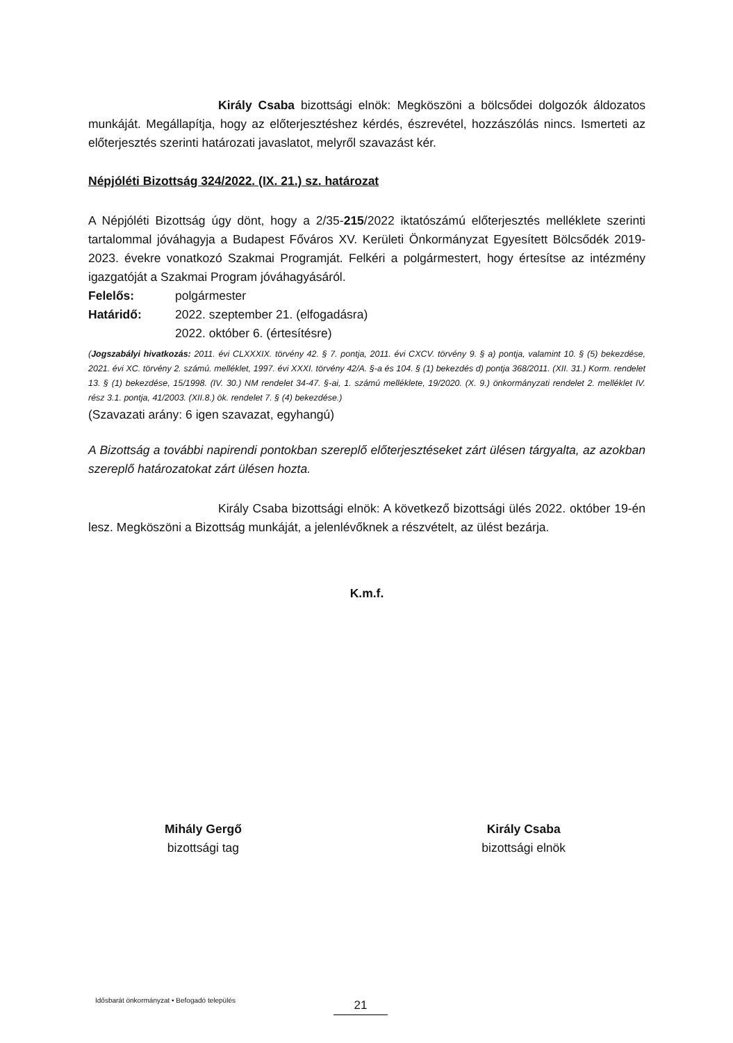Király Csaba bizottsági elnök: Megköszöni a bölcsődei dolgozók áldozatos munkáját. Megállapítja, hogy az előterjesztéshez kérdés, észrevétel, hozzászólás nincs. Ismerteti az előterjesztés szerinti határozati javaslatot, melyről szavazást kér.
Népjóléti Bizottság 324/2022. (IX. 21.) sz. határozat
A Népjóléti Bizottság úgy dönt, hogy a 2/35-215/2022 iktatószámú előterjesztés melléklete szerinti tartalommal jóváhagyja a Budapest Főváros XV. Kerületi Önkormányzat Egyesített Bölcsődék 2019-2023. évekre vonatkozó Szakmai Programját. Felkéri a polgármestert, hogy értesítse az intézmény igazgatóját a Szakmai Program jóváhagyásáról.
Felelős: polgármester
Határidő: 2022. szeptember 21. (elfogadásra)
2022. október 6. (értesítésre)
(Jogszabályi hivatkozás: 2011. évi CLXXXIX. törvény 42. § 7. pontja, 2011. évi CXCV. törvény 9. § a) pontja, valamint 10. § (5) bekezdése, 2021. évi XC. törvény 2. számú. melléklet, 1997. évi XXXI. törvény 42/A. §-a és 104. § (1) bekezdés d) pontja 368/2011. (XII. 31.) Korm. rendelet 13. § (1) bekezdése, 15/1998. (IV. 30.) NM rendelet 34-47. §-ai, 1. számú melléklete, 19/2020. (X. 9.) önkormányzati rendelet 2. melléklet IV. rész 3.1. pontja, 41/2003. (XII.8.) ök. rendelet 7. § (4) bekezdése.)
(Szavazati arány: 6 igen szavazat, egyhangú)
A Bizottság a további napirendi pontokban szereplő előterjesztéseket zárt ülésen tárgyalta, az azokban szereplő határozatokat zárt ülésen hozta.
Király Csaba bizottsági elnök: A következő bizottsági ülés 2022. október 19-én lesz. Megköszöni a Bizottság munkáját, a jelenlévőknek a részvételt, az ülést bezárja.
K.m.f.
Mihály Gergő
bizottsági tag
Király Csaba
bizottsági elnök
Idősbarát önkormányzat • Befogadó település
21